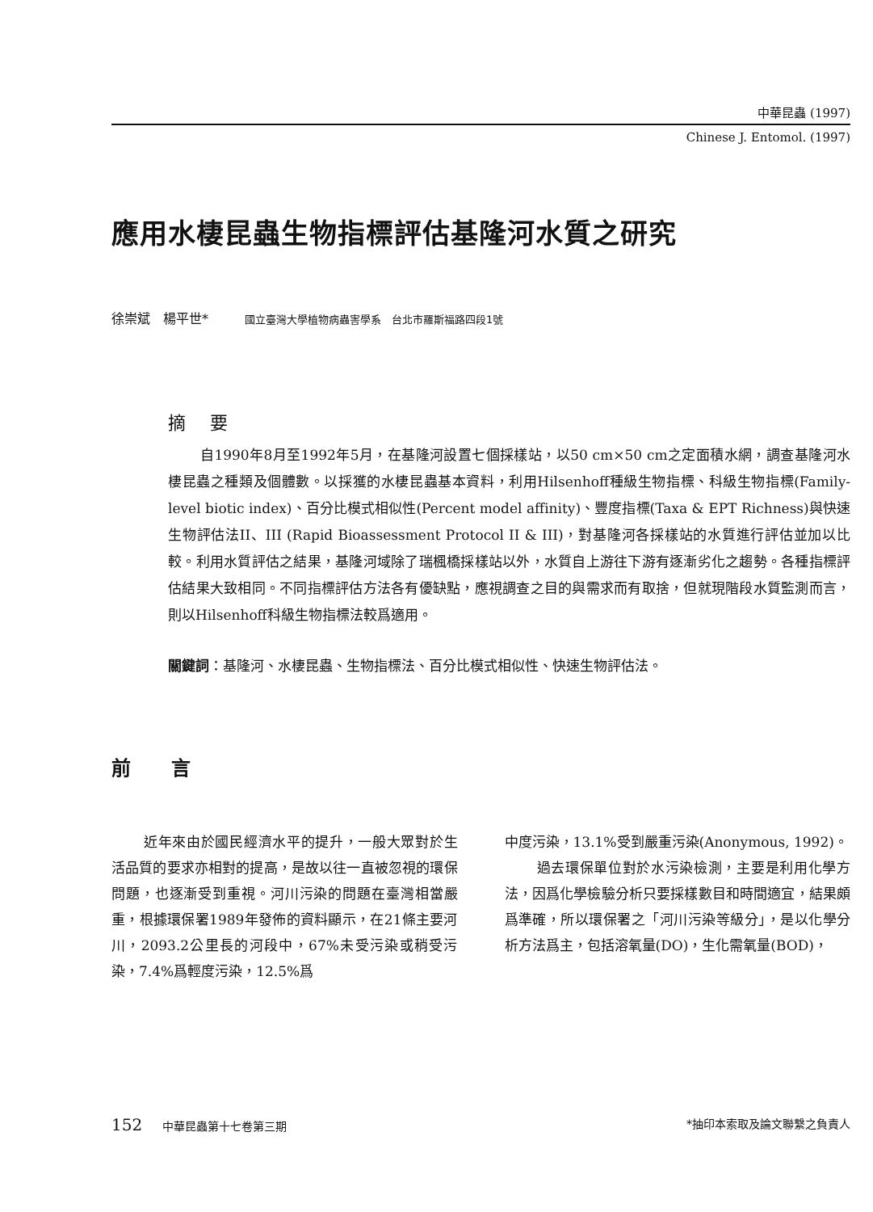中華昆蟲 (1997)
Chinese J. Entomol. (1997)
應用水棲昆蟲生物指標評估基隆河水質之研究
徐崇斌　楊平世* 國立臺灣大學植物病蟲害學系　台北市羅斯福路四段1號
摘要
自1990年8月至1992年5月，在基隆河設置七個採樣站，以50 cm×50 cm之定面積水網，調查基隆河水棲昆蟲之種類及個體數。以採獲的水棲昆蟲基本資料，利用Hilsenhoff種級生物指標、科級生物指標(Family-level biotic index)、百分比模式相似性(Percent model affinity)、豐度指標(Taxa & EPT Richness)與快速生物評估法II、III (Rapid Bioassessment Protocol II & III)，對基隆河各採樣站的水質進行評估並加以比較。利用水質評估之結果，基隆河域除了瑞楓橋採樣站以外，水質自上游往下游有逐漸劣化之趨勢。各種指標評估結果大致相同。不同指標評估方法各有優缺點，應視調查之目的與需求而有取捨，但就現階段水質監測而言，則以Hilsenhoff科級生物指標法較爲適用。
關鍵詞：基隆河、水棲昆蟲、生物指標法、百分比模式相似性、快速生物評估法。
前言
近年來由於國民經濟水平的提升，一般大眾對於生活品質的要求亦相對的提高，是故以往一直被忽視的環保問題，也逐漸受到重視。河川污染的問題在臺灣相當嚴重，根據環保署1989年發佈的資料顯示，在21條主要河川，2093.2公里長的河段中，67%未受污染或稍受污染，7.4%爲輕度污染，12.5%爲
中度污染，13.1%受到嚴重污染(Anonymous, 1992)。
過去環保單位對於水污染檢測，主要是利用化學方法，因爲化學檢驗分析只要採樣數目和時間適宜，結果頗爲準確，所以環保署之「河川污染等級分」，是以化學分析方法爲主，包括溶氧量(DO)，生化需氧量(BOD)，
152 中華昆蟲第十七卷第三期 *抽印本索取及論文聯繫之負責人